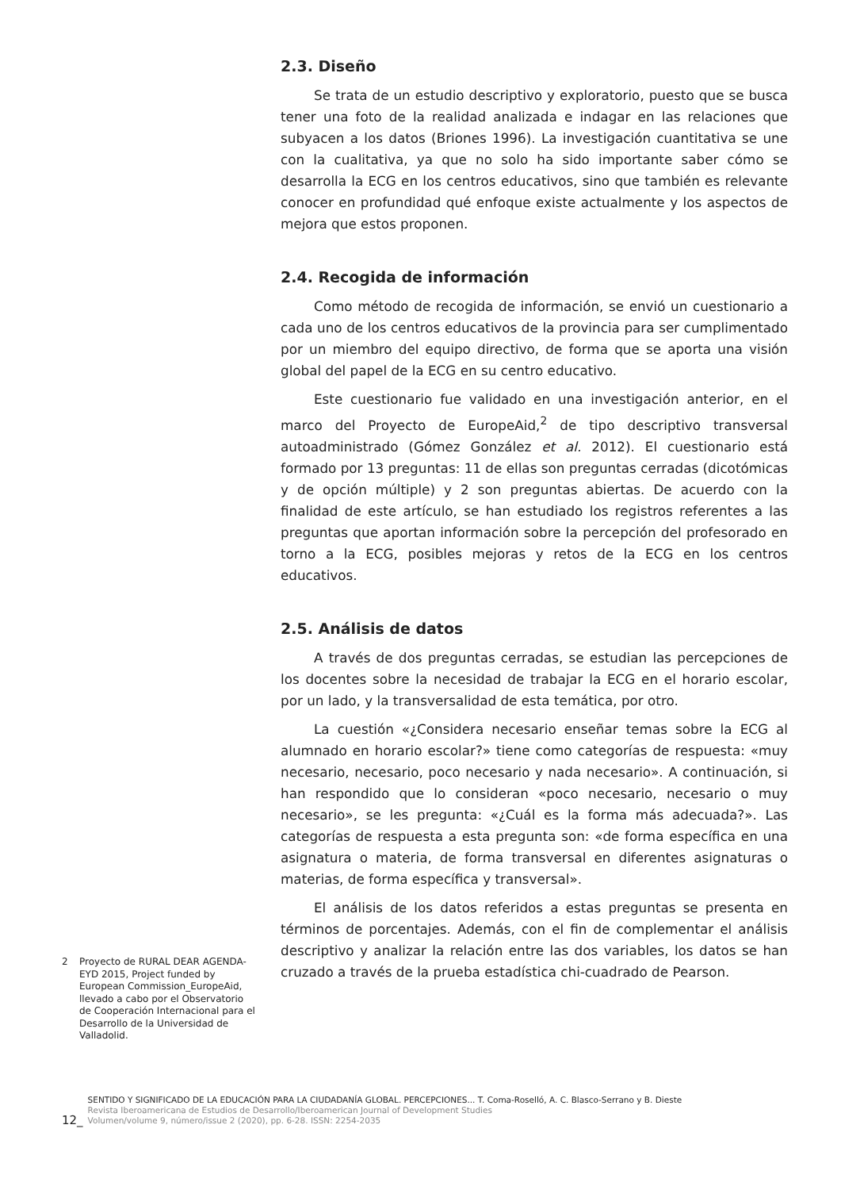2.3. Diseño
Se trata de un estudio descriptivo y exploratorio, puesto que se busca tener una foto de la realidad analizada e indagar en las relaciones que subyacen a los datos (Briones 1996). La investigación cuantitativa se une con la cualitativa, ya que no solo ha sido importante saber cómo se desarrolla la ECG en los centros educativos, sino que también es relevante conocer en profundidad qué enfoque existe actualmente y los aspectos de mejora que estos proponen.
2.4. Recogida de información
Como método de recogida de información, se envió un cuestionario a cada uno de los centros educativos de la provincia para ser cumplimentado por un miembro del equipo directivo, de forma que se aporta una visión global del papel de la ECG en su centro educativo.
Este cuestionario fue validado en una investigación anterior, en el marco del Proyecto de EuropeAid,<sup>2</sup> de tipo descriptivo transversal autoadministrado (Gómez González et al. 2012). El cuestionario está formado por 13 preguntas: 11 de ellas son preguntas cerradas (dicotómicas y de opción múltiple) y 2 son preguntas abiertas. De acuerdo con la finalidad de este artículo, se han estudiado los registros referentes a las preguntas que aportan información sobre la percepción del profesorado en torno a la ECG, posibles mejoras y retos de la ECG en los centros educativos.
2.5. Análisis de datos
A través de dos preguntas cerradas, se estudian las percepciones de los docentes sobre la necesidad de trabajar la ECG en el horario escolar, por un lado, y la transversalidad de esta temática, por otro.
La cuestión «¿Considera necesario enseñar temas sobre la ECG al alumnado en horario escolar?» tiene como categorías de respuesta: «muy necesario, necesario, poco necesario y nada necesario». A continuación, si han respondido que lo consideran «poco necesario, necesario o muy necesario», se les pregunta: «¿Cuál es la forma más adecuada?». Las categorías de respuesta a esta pregunta son: «de forma específica en una asignatura o materia, de forma transversal en diferentes asignaturas o materias, de forma específica y transversal».
El análisis de los datos referidos a estas preguntas se presenta en términos de porcentajes. Además, con el fin de complementar el análisis descriptivo y analizar la relación entre las dos variables, los datos se han cruzado a través de la prueba estadística chi-cuadrado de Pearson.
2 Proyecto de RURAL DEAR AGENDA-EYD 2015, Project funded by European Commission_EuropeAid, llevado a cabo por el Observatorio de Cooperación Internacional para el Desarrollo de la Universidad de Valladolid.
12_
SENTIDO Y SIGNIFICADO DE LA EDUCACIÓN PARA LA CIUDADANÍA GLOBAL. PERCEPCIONES... T. Coma-Roselló, A. C. Blasco-Serrano y B. Dieste
Revista Iberoamericana de Estudios de Desarrollo/Iberoamerican Journal of Development Studies
Volumen/volume 9, número/issue 2 (2020), pp. 6-28. ISSN: 2254-2035